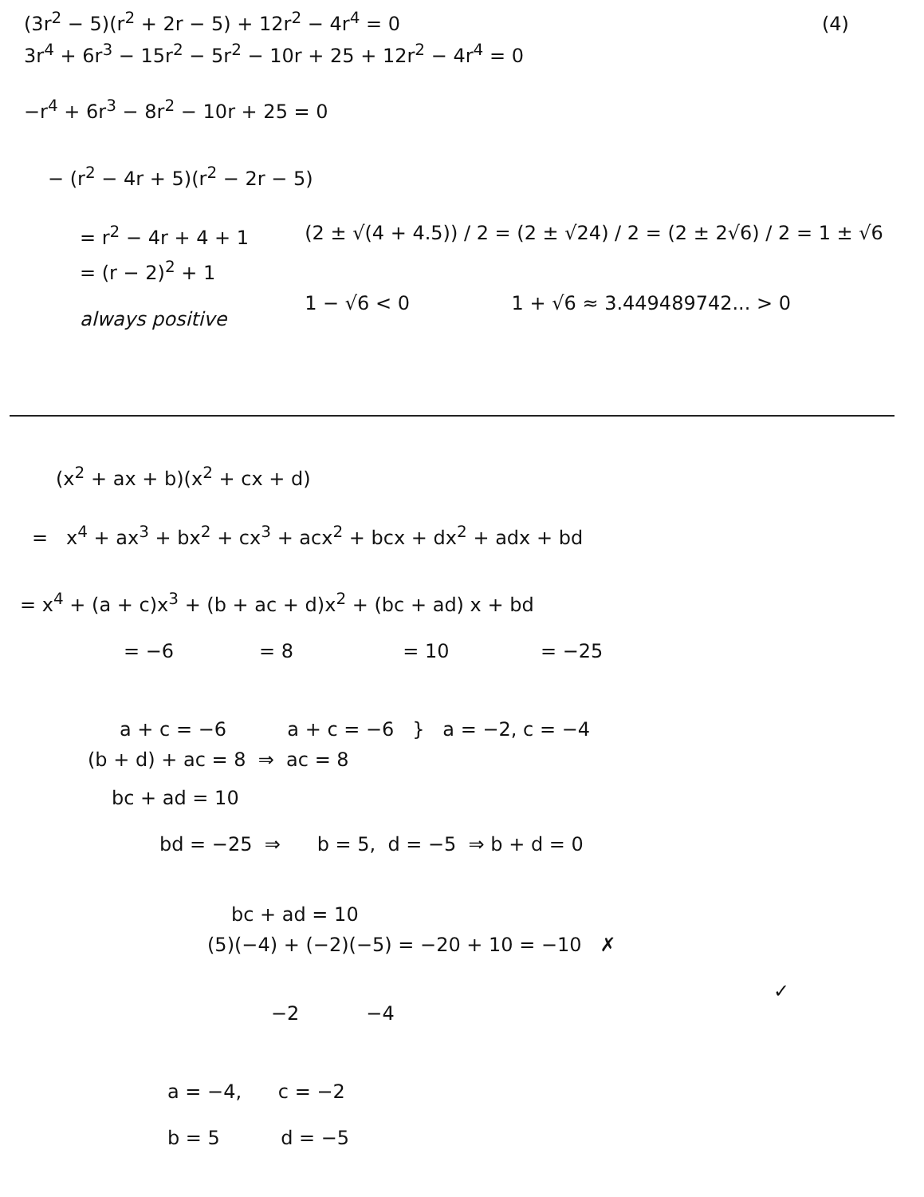(3r<sup>2</sup> − 5)(r<sup>2</sup> + 2r − 5) + 12r<sup>2</sup> − 4r<sup>4</sup> = 0 (4)
3r<sup>4</sup> + 6r<sup>3</sup> − 15r<sup>2</sup> − 5r<sup>2</sup> − 10r + 25 + 12r<sup>2</sup> − 4r<sup>4</sup> = 0
−r<sup>4</sup> + 6r<sup>3</sup> − 8r<sup>2</sup> − 10r + 25 = 0
− (r<sup>2</sup> − 4r + 5)(r<sup>2</sup> − 2r − 5)
= r<sup>2</sup> − 4r + 4 + 1
= (r − 2)<sup>2</sup> + 1
always positive
(2 ± √(4 + 4.5)) / 2 = (2 ± √24) / 2 = (2 ± 2√6) / 2 = 1 ± √6
1 − √6 < 0 1 + √6 ≈ 3.449489742... > 0
(x<sup>2</sup> + ax + b)(x<sup>2</sup> + cx + d)
= x<sup>4</sup> + ax<sup>3</sup> + bx<sup>2</sup> + cx<sup>3</sup> + acx<sup>2</sup> + bcx + dx<sup>2</sup> + adx + bd
= x<sup>4</sup> + (a + c)x<sup>3</sup> + (b + ac + d)x<sup>2</sup> + (bc + ad) x + bd
= −6 = 8 = 10 = −25
a + c = −6 a + c = −6 } a = −2, c = −4
(b + d) + ac = 8 ⇒ ac = 8
bc + ad = 10
bd = −25 ⇒ b = 5, d = −5 ⇒ b + d = 0
bc + ad = 10
(5)(−4) + (−2)(−5) = −20 + 10 = −10 ✗
✓
−2 −4
a = −4, c = −2
b = 5 d = −5